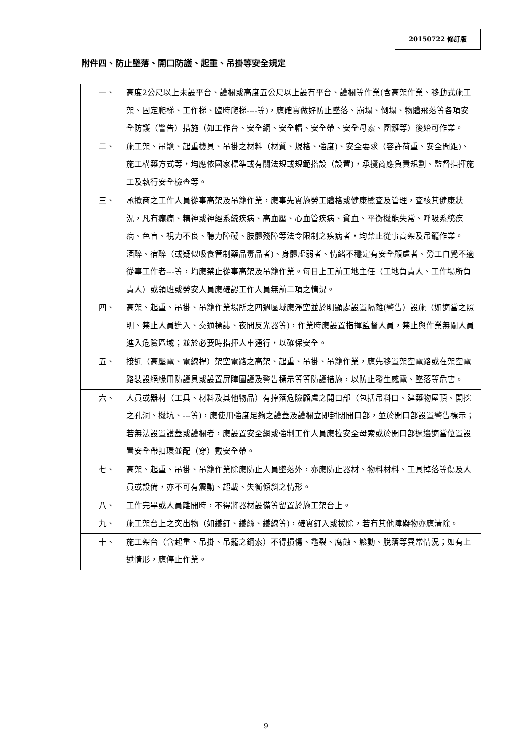20150722 修訂版
附件四、防止墜落、開口防護、起重、吊掛等安全規定
| 一、 | 高度2公尺以上未設平台、護欄或高度五公尺以上設有平台、護欄等作業(含高架作業、移動式施工架、固定爬梯、工作梯、臨時爬梯----等)，應確實做好防止墜落、崩塌、倒塌、物體飛落等各項安全防護（警告）措施（如工作台、安全網、安全帽、安全帶、安全母索、圍籬等）後始可作業。 |
| 二、 | 施工架、吊籠、起重機具、吊掛之材料（材質、規格、強度)、安全要求（容許荷重、安全間距)、施工構築方式等，均應依國家標準或有關法規或規範搭設（設置)，承攬商應負責規劃、監督指揮施工及執行安全檢查等。 |
| 三、 | 承攬商之工作人員從事高架及吊籠作業，應事先實施勞工體格或健康檢查及管理，查核其健康狀況，凡有癲癇、精神或神經系統疾病、高血壓、心血管疾病、貧血、平衡機能失常、呼吸系統疾病、色盲、視力不良、聽力障礙、肢體殘障等法令限制之疾病者，均禁止從事高架及吊籠作業。 酒醉、宿醉（或疑似吸食管制藥品毒品者)、身體虛弱者、情緒不穩定有安全顧慮者、勞工自覺不適從事工作者---等，均應禁止從事高架及吊籠作業。每日上工前工地主任（工地負責人、工作場所負責人）或領班或勞安人員應確認工作人員無前二項之情況。 |
| 四、 | 高架、起重、吊掛、吊籠作業場所之四週區域應淨空並於明顯處設置隔離(警告）設施（如適當之照明、禁止人員進入、交通標誌、夜間反光器等)，作業時應設置指揮監督人員，禁止與作業無關人員進入危險區域；並於必要時指揮人車通行，以確保安全。 |
| 五、 | 接近（高壓電、電線桿）架空電路之高架、起重、吊掛、吊籠作業，應先移置架空電路或在架空電路裝設絕緣用防護具或設置屏障圍護及警告標示等等防護措施，以防止發生感電、墜落等危害。 |
| 六、 | 人員或器材（工具、材料及其他物品）有掉落危險顧慮之開口部（包括吊料口、建築物屋頂、開挖之孔洞、機坑、---等)，應使用強度足夠之護蓋及護欄立即封閉開口部，並於開口部設置警告標示；若無法設置護蓋或護欄者，應設置安全網或強制工作人員應拉安全母索或於開口部週邊適當位置設置安全帶扣環並配（穿）戴安全帶。 |
| 七、 | 高架、起重、吊掛、吊籠作業除應防止人員墜落外，亦應防止器材、物料材料、工具掉落等傷及人員或設備，亦不可有震動、超載、失衡傾斜之情形。 |
| 八、 | 工作完畢或人員離開時，不得將器材設備等留置於施工架台上。 |
| 九、 | 施工架台上之突出物（如鐵釘、鐵絲、鐵線等)，確實釘入或拔除，若有其他障礙物亦應清除。 |
| 十、 | 施工架台（含起重、吊掛、吊籠之鋼索）不得損傷、龜裂、腐蝕、鬆動、脫落等異常情況；如有上述情形，應停止作業。 |
9